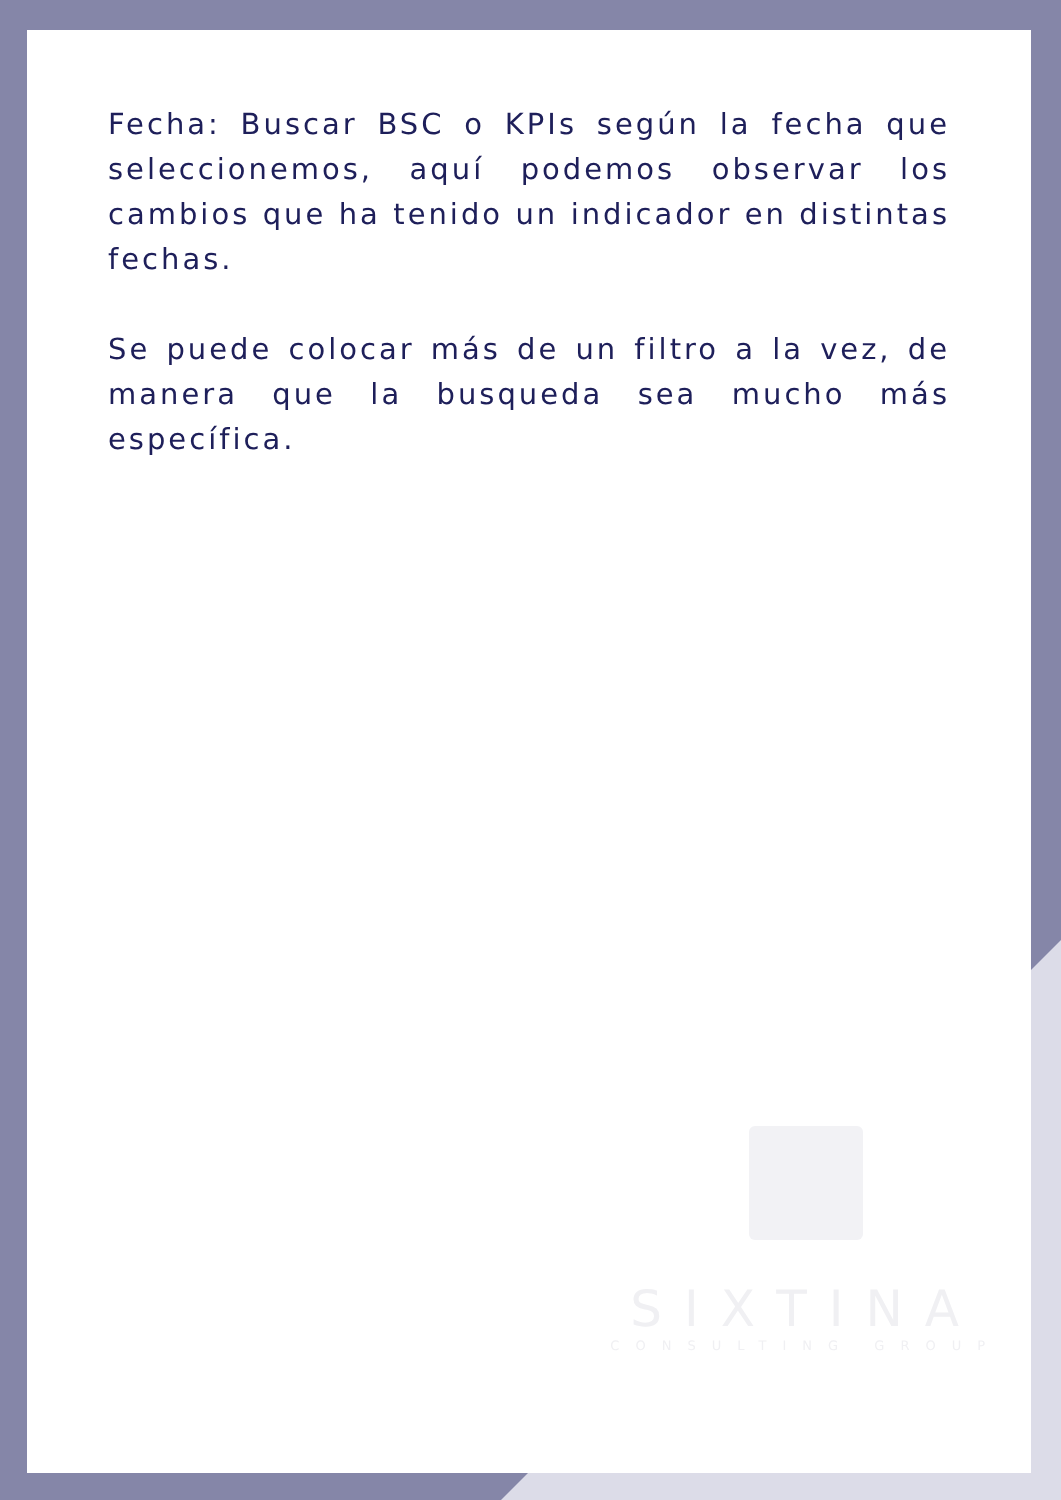Fecha: Buscar BSC o KPIs según la fecha que seleccionemos, aquí podemos observar los cambios que ha tenido un indicador en distintas fechas.
Se puede colocar más de un filtro a la vez, de manera que la busqueda sea mucho más específica.
SIXTINA
CONSULTING GROUP